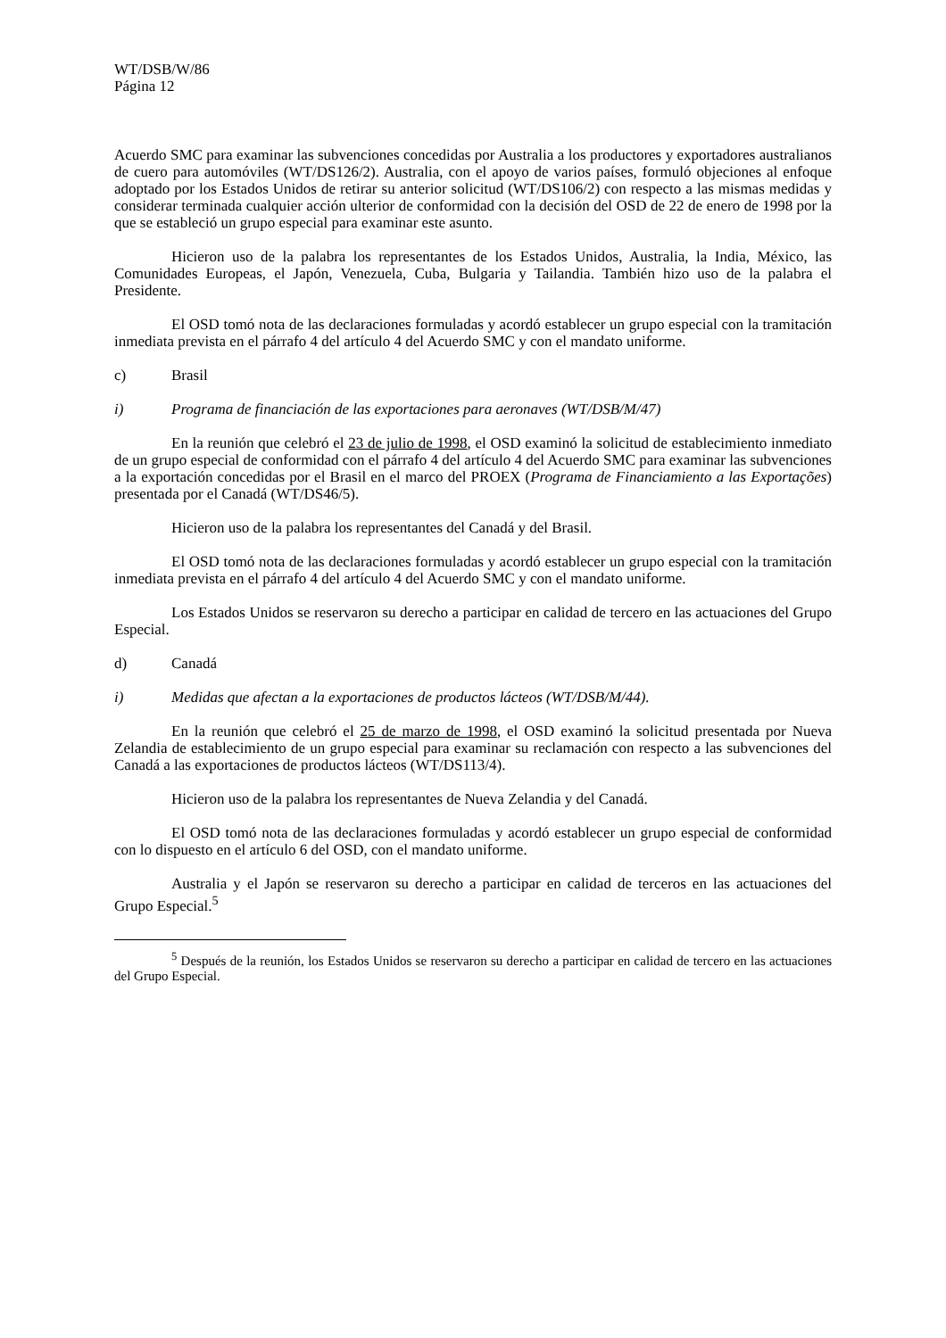WT/DSB/W/86
Página 12
Acuerdo SMC para examinar las subvenciones concedidas por Australia a los productores y exportadores australianos de cuero para automóviles (WT/DS126/2). Australia, con el apoyo de varios países, formuló objeciones al enfoque adoptado por los Estados Unidos de retirar su anterior solicitud (WT/DS106/2) con respecto a las mismas medidas y considerar terminada cualquier acción ulterior de conformidad con la decisión del OSD de 22 de enero de 1998 por la que se estableció un grupo especial para examinar este asunto.
Hicieron uso de la palabra los representantes de los Estados Unidos, Australia, la India, México, las Comunidades Europeas, el Japón, Venezuela, Cuba, Bulgaria y Tailandia. También hizo uso de la palabra el Presidente.
El OSD tomó nota de las declaraciones formuladas y acordó establecer un grupo especial con la tramitación inmediata prevista en el párrafo 4 del artículo 4 del Acuerdo SMC y con el mandato uniforme.
c) Brasil
i) Programa de financiación de las exportaciones para aeronaves (WT/DSB/M/47)
En la reunión que celebró el 23 de julio de 1998, el OSD examinó la solicitud de establecimiento inmediato de un grupo especial de conformidad con el párrafo 4 del artículo 4 del Acuerdo SMC para examinar las subvenciones a la exportación concedidas por el Brasil en el marco del PROEX (Programa de Financiamiento a las Exportações) presentada por el Canadá (WT/DS46/5).
Hicieron uso de la palabra los representantes del Canadá y del Brasil.
El OSD tomó nota de las declaraciones formuladas y acordó establecer un grupo especial con la tramitación inmediata prevista en el párrafo 4 del artículo 4 del Acuerdo SMC y con el mandato uniforme.
Los Estados Unidos se reservaron su derecho a participar en calidad de tercero en las actuaciones del Grupo Especial.
d) Canadá
i) Medidas que afectan a la exportaciones de productos lácteos (WT/DSB/M/44).
En la reunión que celebró el 25 de marzo de 1998, el OSD examinó la solicitud presentada por Nueva Zelandia de establecimiento de un grupo especial para examinar su reclamación con respecto a las subvenciones del Canadá a las exportaciones de productos lácteos (WT/DS113/4).
Hicieron uso de la palabra los representantes de Nueva Zelandia y del Canadá.
El OSD tomó nota de las declaraciones formuladas y acordó establecer un grupo especial de conformidad con lo dispuesto en el artículo 6 del OSD, con el mandato uniforme.
Australia y el Japón se reservaron su derecho a participar en calidad de terceros en las actuaciones del Grupo Especial.<sup>5</sup>
<sup>5</sup> Después de la reunión, los Estados Unidos se reservaron su derecho a participar en calidad de tercero en las actuaciones del Grupo Especial.